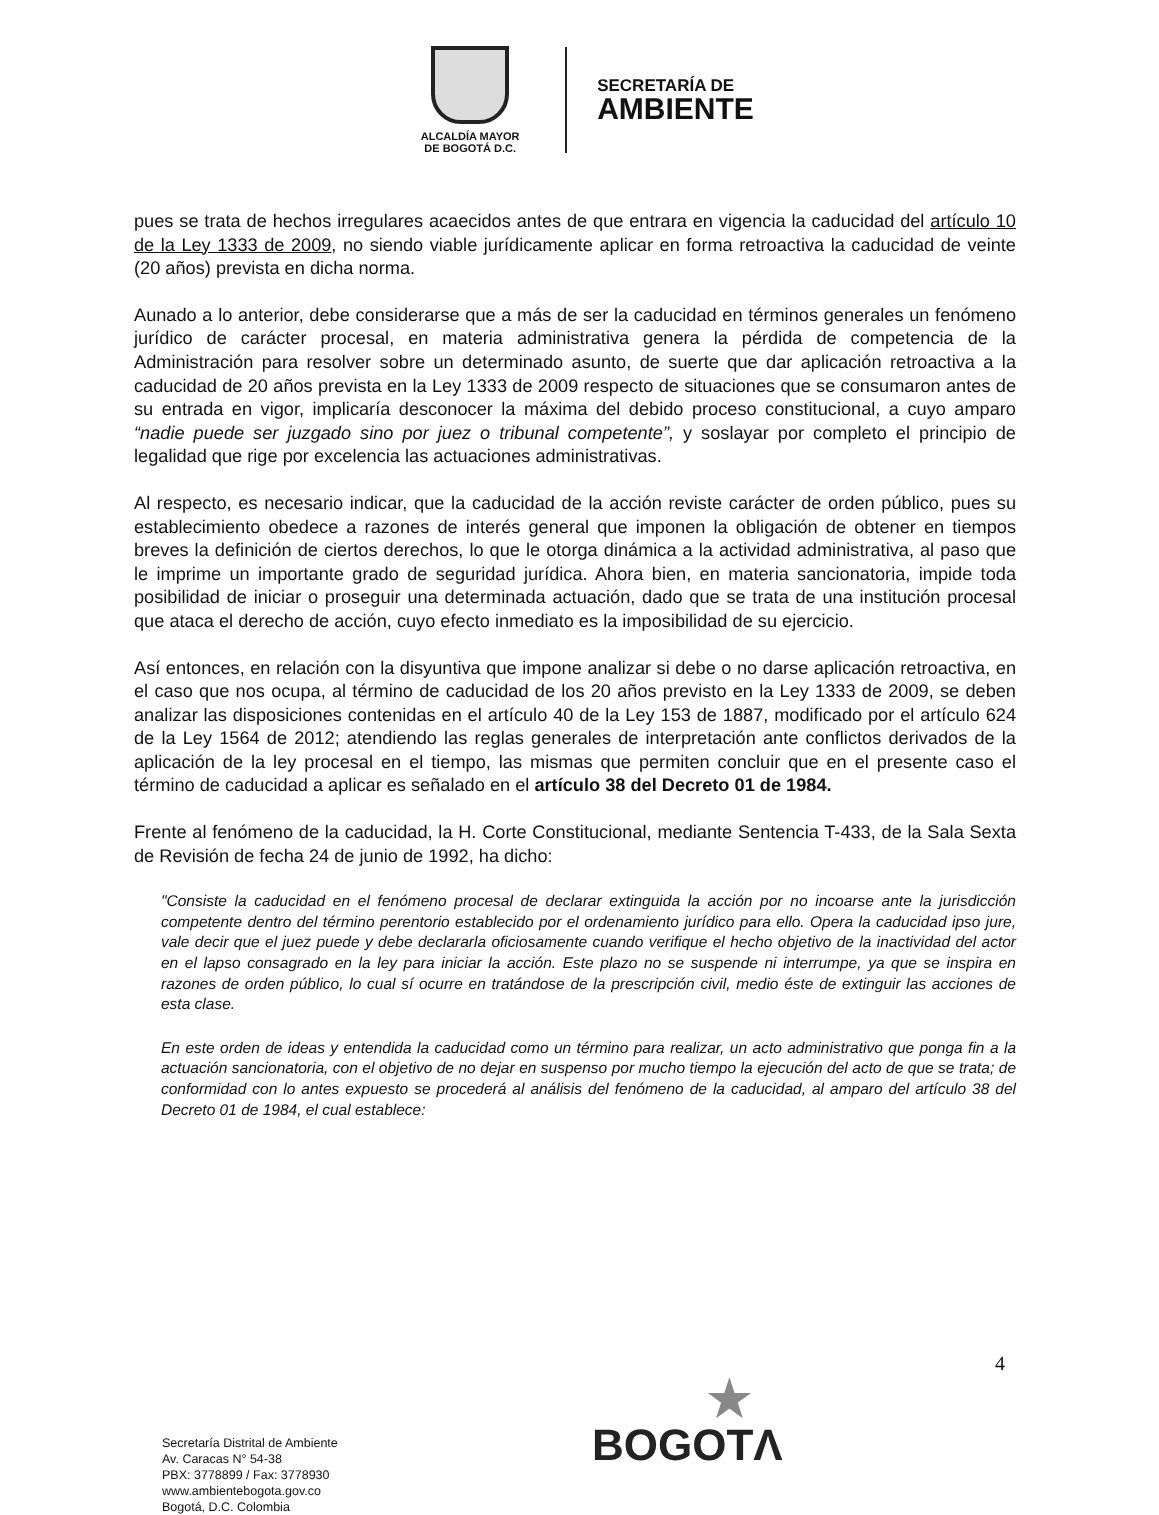ALCALDÍA MAYOR
DE BOGOTÁ D.C.
SECRETARÍA DE
AMBIENTE
pues se trata de hechos irregulares acaecidos antes de que entrara en vigencia la caducidad del artículo 10 de la Ley 1333 de 2009, no siendo viable jurídicamente aplicar en forma retroactiva la caducidad de veinte (20 años) prevista en dicha norma.
Aunado a lo anterior, debe considerarse que a más de ser la caducidad en términos generales un fenómeno jurídico de carácter procesal, en materia administrativa genera la pérdida de competencia de la Administración para resolver sobre un determinado asunto, de suerte que dar aplicación retroactiva a la caducidad de 20 años prevista en la Ley 1333 de 2009 respecto de situaciones que se consumaron antes de su entrada en vigor, implicaría desconocer la máxima del debido proceso constitucional, a cuyo amparo “nadie puede ser juzgado sino por juez o tribunal competente”, y soslayar por completo el principio de legalidad que rige por excelencia las actuaciones administrativas.
Al respecto, es necesario indicar, que la caducidad de la acción reviste carácter de orden público, pues su establecimiento obedece a razones de interés general que imponen la obligación de obtener en tiempos breves la definición de ciertos derechos, lo que le otorga dinámica a la actividad administrativa, al paso que le imprime un importante grado de seguridad jurídica. Ahora bien, en materia sancionatoria, impide toda posibilidad de iniciar o proseguir una determinada actuación, dado que se trata de una institución procesal que ataca el derecho de acción, cuyo efecto inmediato es la imposibilidad de su ejercicio.
Así entonces, en relación con la disyuntiva que impone analizar si debe o no darse aplicación retroactiva, en el caso que nos ocupa, al término de caducidad de los 20 años previsto en la Ley 1333 de 2009, se deben analizar las disposiciones contenidas en el artículo 40 de la Ley 153 de 1887, modificado por el artículo 624 de la Ley 1564 de 2012; atendiendo las reglas generales de interpretación ante conflictos derivados de la aplicación de la ley procesal en el tiempo, las mismas que permiten concluir que en el presente caso el término de caducidad a aplicar es señalado en el artículo 38 del Decreto 01 de 1984.
Frente al fenómeno de la caducidad, la H. Corte Constitucional, mediante Sentencia T-433, de la Sala Sexta de Revisión de fecha 24 de junio de 1992, ha dicho:
"Consiste la caducidad en el fenómeno procesal de declarar extinguida la acción por no incoarse ante la jurisdicción competente dentro del término perentorio establecido por el ordenamiento jurídico para ello. Opera la caducidad ipso jure, vale decir que el juez puede y debe declararla oficiosamente cuando verifique el hecho objetivo de la inactividad del actor en el lapso consagrado en la ley para iniciar la acción. Este plazo no se suspende ni interrumpe, ya que se inspira en razones de orden público, lo cual sí ocurre en tratándose de la prescripción civil, medio éste de extinguir las acciones de esta clase.
En este orden de ideas y entendida la caducidad como un término para realizar, un acto administrativo que ponga fin a la actuación sancionatoria, con el objetivo de no dejar en suspenso por mucho tiempo la ejecución del acto de que se trata; de conformidad con lo antes expuesto se procederá al análisis del fenómeno de la caducidad, al amparo del artículo 38 del Decreto 01 de 1984, el cual establece:
4
Secretaría Distrital de Ambiente
Av. Caracas N° 54-38
PBX: 3778899 / Fax: 3778930
www.ambientebogota.gov.co
Bogotá, D.C. Colombia
★
BOGOTΛ